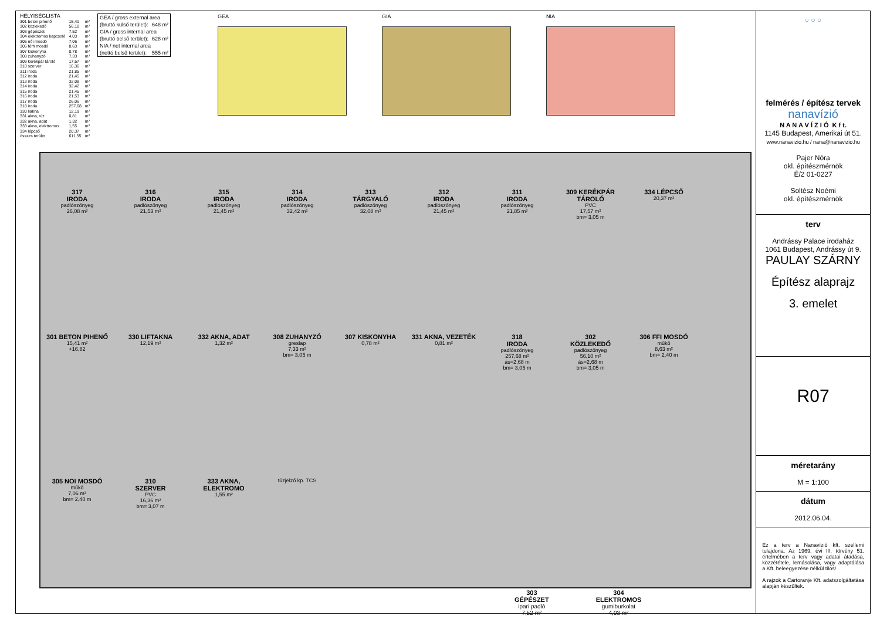| HELYISÉGLISTA | | |
| 301 beton pihenő | 15,41 | m² |
| 302 közlekedő | 56,10 | m² |
| 303 gépészet | 7,52 | m² |
| 304 elektromos kapcsoló | 4,03 | m² |
| 305 női mosdó | 7,06 | m² |
| 306 férfi mosdó | 8,63 | m² |
| 307 kiskonyha | 0,78 | m² |
| 308 zuhanyzó | 7,33 | m² |
| 309 kerékpár tároló | 17,57 | m² |
| 310 szerver | 16,36 | m² |
| 311 iroda | 21,85 | m² |
| 312 iroda | 21,45 | m² |
| 313 iroda | 32,08 | m² |
| 314 iroda | 32,42 | m² |
| 315 iroda | 21,45 | m² |
| 316 iroda | 21,53 | m² |
| 317 iroda | 26,06 | m² |
| 318 iroda | 257,68 | m² |
| 330 liakna | 12,19 | m² |
| 331 akna, víz | 0,81 | m² |
| 332 akna, adat | 1,32 | m² |
| 333 akna, elektromos | 1,55 | m² |
| 334 lépcső | 20,37 | m² |
| összes terület | 611,55 | m² |
| GEA / gross external area | |
| (bruttó külső terület): | 648 m² |
| GIA / gross internal area | |
| (bruttó belső terület): | 628 m² |
| NIA / net internal area | |
| (nettó belső terület): | 555 m² |
GEA GIA NIA
317
IRODA
padlószőnyeg
26,08 m²
316
IRODA
padlószőnyeg
21,53 m²
315
IRODA
padlószőnyeg
21,45 m²
314
IRODA
padlószőnyeg
32,42 m²
313
TÁRGYALÓ
padlószőnyeg
32,08 m²
312
IRODA
padlószőnyeg
21,45 m²
311
IRODA
padlószőnyeg
21,85 m²
309 KERÉKPÁR TÁROLÓ
PVC
17,57 m²
bm= 3,05 m
334 LÉPCSŐ
20,37 m²
301 BETON PIHENŐ
15,41 m²
+16,82
330 LIFTAKNA
12,19 m²
332 AKNA, ADAT
1,32 m²
308 ZUHANYZÓ
greslap
7,33 m²
bm= 3,05 m
307 KISKONYHA
0,78 m²
331 AKNA, VEZETÉK
0,81 m²
318
IRODA
padlószőnyeg
257,68 m²
ás=2,68 m
bm= 3,05 m
302
KÖZLEKEDŐ
padlószőnyeg
56,10 m²
ás=2,68 m
bm= 3,05 m
306 FFI MOSDÓ
műkő
8,63 m²
bm= 2,40 m
305 NOI MOSDÓ
műkő
7,06 m²
bm= 2,40 m
310
SZERVER
PVC
16,36 m²
bm= 3,07 m
333 AKNA, ELEKTROMO
1,55 m²
tűzjelző kp. TCS
303
GÉPÉSZET
ipari padló
7,52 m²
304
ELEKTROMOS
gumiburkolat
4,03 m²
○ ○ ○
felmérés / építész tervek
nanavízió
N A N A V Í Z I Ó K f t.
1145 Budapest, Amerikai út 51.
www.nanavizio.hu / nana@nanavizio.hu
Pajer Nóra
okl. építészmérnök
É/2 01-0227
Soltész Noémi
okl. építészmérnök
terv
Andrássy Palace irodaház
1061 Budapest, Andrássy út 9.
PAULAY SZÁRNY
Építész alaprajz
3. emelet
R07
méretarány
M = 1:100
dátum
2012.06.04.
Ez a terv a Nanavízió kft. szellemi tulajdona. Az 1969. évi III. törvény 51. értelmében a terv vagy adatai átadása, közzététele, lemásolása, vagy adaptálása a Kft. beleegyezése nélkül tilos!
A rajzok a Cartoranje Kft. adatszolgáltatása alapján készültek.